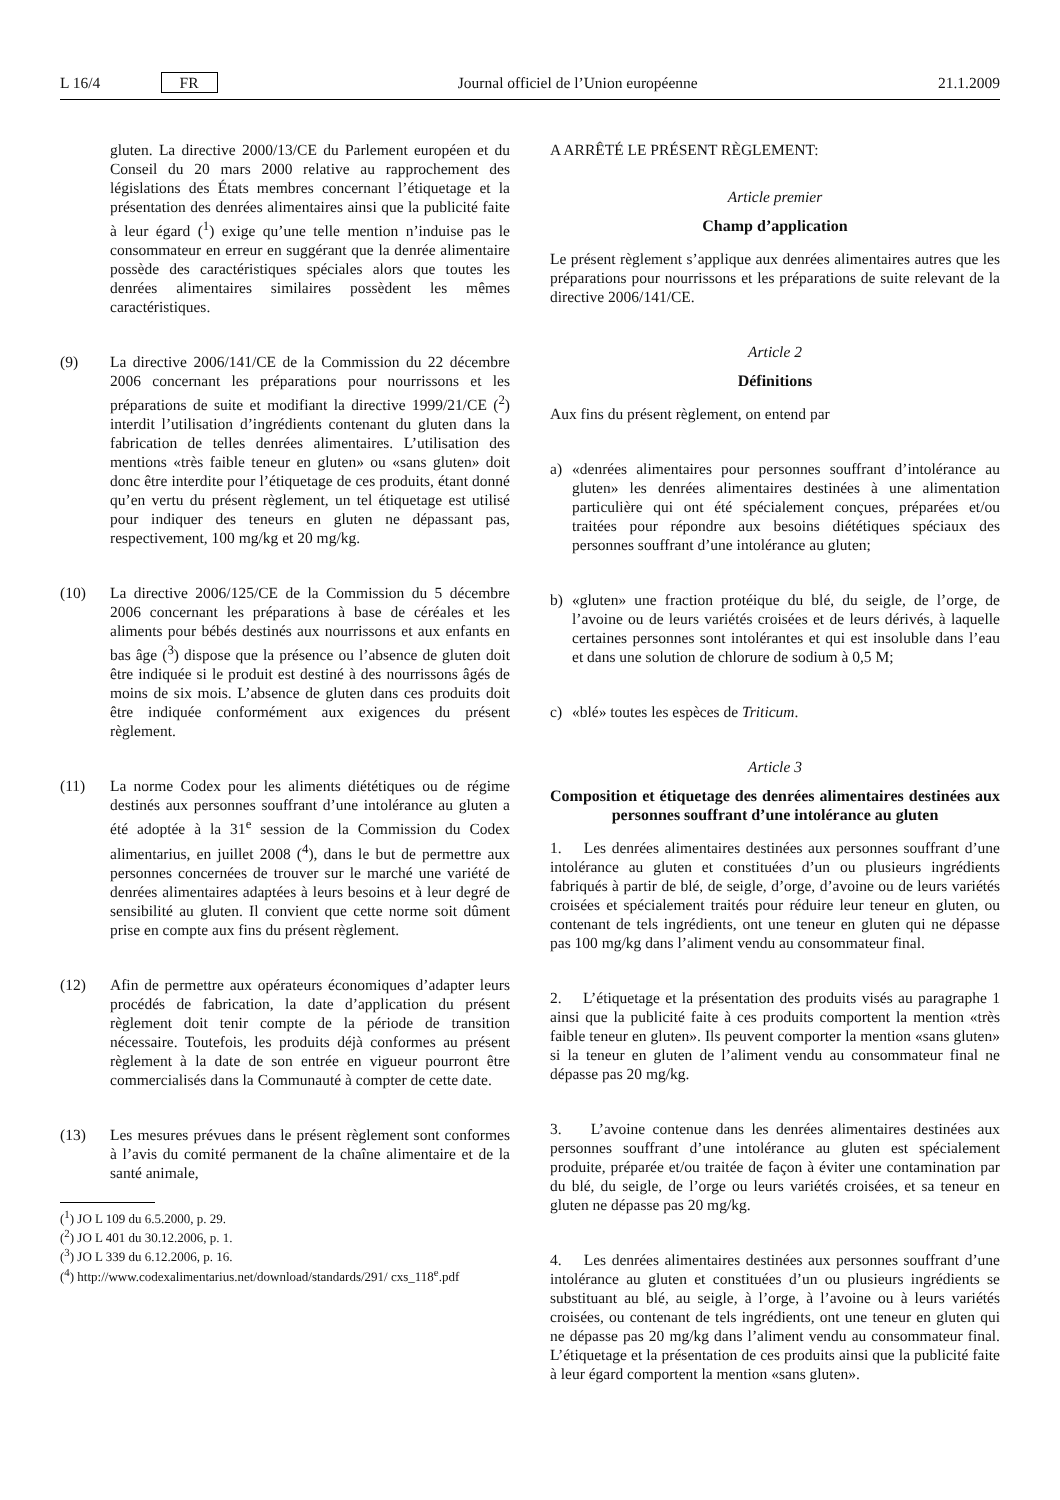L 16/4 FR Journal officiel de l’Union européenne 21.1.2009
gluten. La directive 2000/13/CE du Parlement européen et du Conseil du 20 mars 2000 relative au rapprochement des législations des États membres concernant l’étiquetage et la présentation des denrées alimentaires ainsi que la publicité faite à leur égard (<sup>1</sup>) exige qu’une telle mention n’induise pas le consommateur en erreur en suggérant que la denrée alimentaire possède des caractéristiques spéciales alors que toutes les denrées alimentaires similaires possèdent les mêmes caractéristiques.
(9) La directive 2006/141/CE de la Commission du 22 décembre 2006 concernant les préparations pour nourrissons et les préparations de suite et modifiant la directive 1999/21/CE (<sup>2</sup>) interdit l’utilisation d’ingrédients contenant du gluten dans la fabrication de telles denrées alimentaires. L’utilisation des mentions «très faible teneur en gluten» ou «sans gluten» doit donc être interdite pour l’étiquetage de ces produits, étant donné qu’en vertu du présent règlement, un tel étiquetage est utilisé pour indiquer des teneurs en gluten ne dépassant pas, respectivement, 100 mg/kg et 20 mg/kg.
(10) La directive 2006/125/CE de la Commission du 5 décembre 2006 concernant les préparations à base de céréales et les aliments pour bébés destinés aux nourrissons et aux enfants en bas âge (<sup>3</sup>) dispose que la présence ou l’absence de gluten doit être indiquée si le produit est destiné à des nourrissons âgés de moins de six mois. L’absence de gluten dans ces produits doit être indiquée conformément aux exigences du présent règlement.
(11) La norme Codex pour les aliments diététiques ou de régime destinés aux personnes souffrant d’une intolérance au gluten a été adoptée à la 31<sup>e</sup> session de la Commission du Codex alimentarius, en juillet 2008 (<sup>4</sup>), dans le but de permettre aux personnes concernées de trouver sur le marché une variété de denrées alimentaires adaptées à leurs besoins et à leur degré de sensibilité au gluten. Il convient que cette norme soit dûment prise en compte aux fins du présent règlement.
(12) Afin de permettre aux opérateurs économiques d’adapter leurs procédés de fabrication, la date d’application du présent règlement doit tenir compte de la période de transition nécessaire. Toutefois, les produits déjà conformes au présent règlement à la date de son entrée en vigueur pourront être commercialisés dans la Communauté à compter de cette date.
(13) Les mesures prévues dans le présent règlement sont conformes à l’avis du comité permanent de la chaîne alimentaire et de la santé animale,
(<sup>1</sup>) JO L 109 du 6.5.2000, p. 29.
(<sup>2</sup>) JO L 401 du 30.12.2006, p. 1.
(<sup>3</sup>) JO L 339 du 6.12.2006, p. 16.
(<sup>4</sup>) http://www.codexalimentarius.net/download/standards/291/ cxs_118<sup>e</sup>.pdf
A ARRÊTÉ LE PRÉSENT RÈGLEMENT:
Article premier
Champ d’application
Le présent règlement s’applique aux denrées alimentaires autres que les préparations pour nourrissons et les préparations de suite relevant de la directive 2006/141/CE.
Article 2
Définitions
Aux fins du présent règlement, on entend par
a) «denrées alimentaires pour personnes souffrant d’intolérance au gluten» les denrées alimentaires destinées à une alimentation particulière qui ont été spécialement conçues, préparées et/ou traitées pour répondre aux besoins diététiques spéciaux des personnes souffrant d’une intolérance au gluten;
b) «gluten» une fraction protéique du blé, du seigle, de l’orge, de l’avoine ou de leurs variétés croisées et de leurs dérivés, à laquelle certaines personnes sont intolérantes et qui est insoluble dans l’eau et dans une solution de chlorure de sodium à 0,5 M;
c) «blé» toutes les espèces de Triticum.
Article 3
Composition et étiquetage des denrées alimentaires destinées aux personnes souffrant d’une intolérance au gluten
1. Les denrées alimentaires destinées aux personnes souffrant d’une intolérance au gluten et constituées d’un ou plusieurs ingrédients fabriqués à partir de blé, de seigle, d’orge, d’avoine ou de leurs variétés croisées et spécialement traités pour réduire leur teneur en gluten, ou contenant de tels ingrédients, ont une teneur en gluten qui ne dépasse pas 100 mg/kg dans l’aliment vendu au consommateur final.
2. L’étiquetage et la présentation des produits visés au paragraphe 1 ainsi que la publicité faite à ces produits comportent la mention «très faible teneur en gluten». Ils peuvent comporter la mention «sans gluten» si la teneur en gluten de l’aliment vendu au consommateur final ne dépasse pas 20 mg/kg.
3. L’avoine contenue dans les denrées alimentaires destinées aux personnes souffrant d’une intolérance au gluten est spécialement produite, préparée et/ou traitée de façon à éviter une contamination par du blé, du seigle, de l’orge ou leurs variétés croisées, et sa teneur en gluten ne dépasse pas 20 mg/kg.
4. Les denrées alimentaires destinées aux personnes souffrant d’une intolérance au gluten et constituées d’un ou plusieurs ingrédients se substituant au blé, au seigle, à l’orge, à l’avoine ou à leurs variétés croisées, ou contenant de tels ingrédients, ont une teneur en gluten qui ne dépasse pas 20 mg/kg dans l’aliment vendu au consommateur final. L’étiquetage et la présentation de ces produits ainsi que la publicité faite à leur égard comportent la mention «sans gluten».